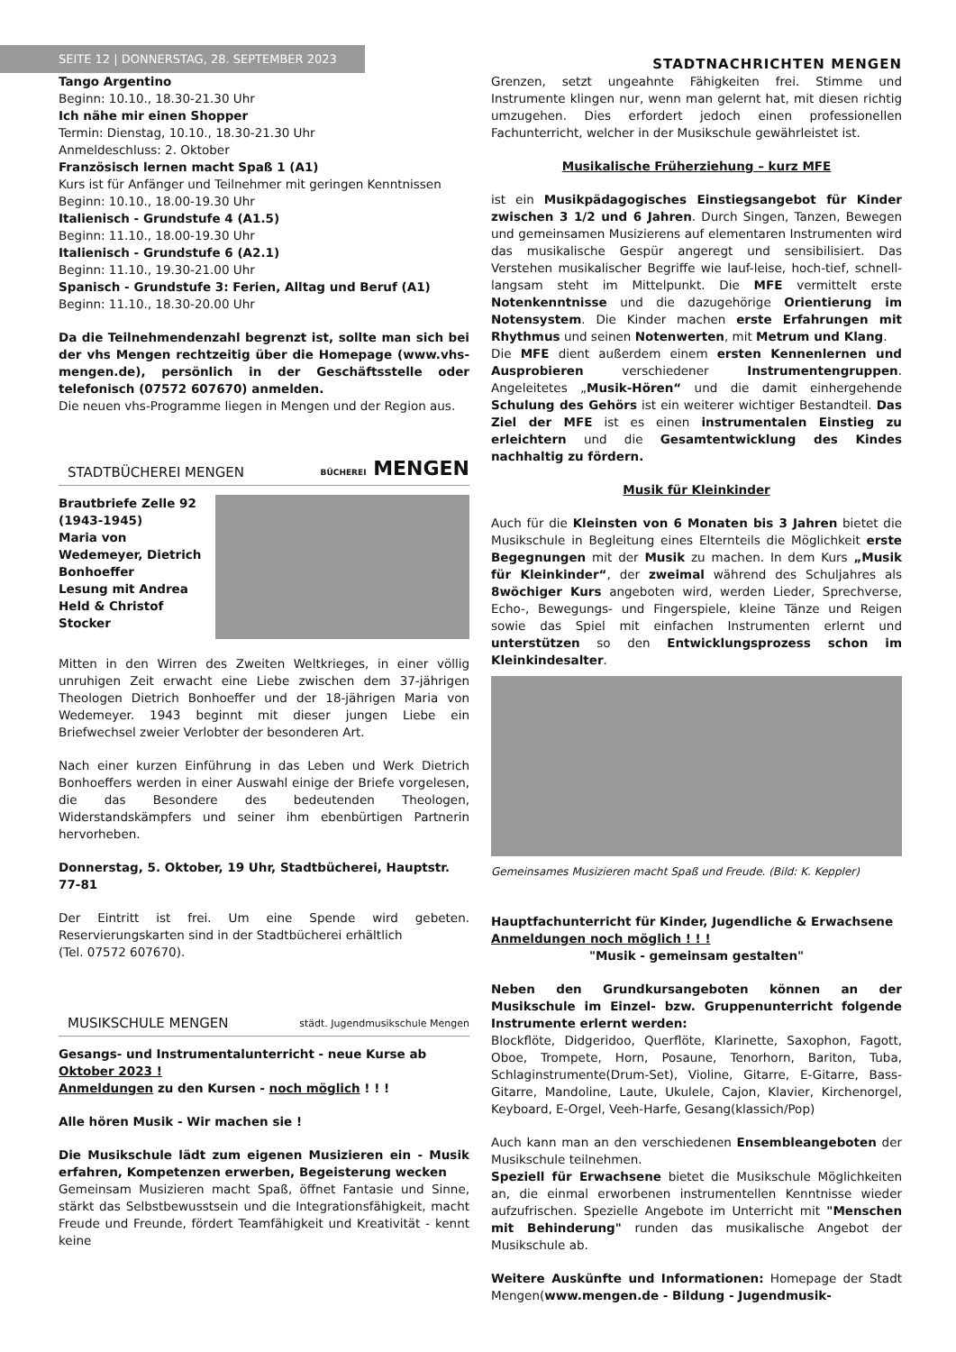SEITE 12 | DONNERSTAG, 28. SEPTEMBER 2023
STADTNACHRICHTEN MENGEN
Tango Argentino
Beginn: 10.10., 18.30-21.30 Uhr
Ich nähe mir einen Shopper
Termin: Dienstag, 10.10., 18.30-21.30 Uhr
Anmeldeschluss: 2. Oktober
Französisch lernen macht Spaß 1 (A1)
Kurs ist für Anfänger und Teilnehmer mit geringen Kenntnissen
Beginn: 10.10., 18.00-19.30 Uhr
Italienisch - Grundstufe 4 (A1.5)
Beginn: 11.10., 18.00-19.30 Uhr
Italienisch - Grundstufe 6 (A2.1)
Beginn: 11.10., 19.30-21.00 Uhr
Spanisch - Grundstufe 3: Ferien, Alltag und Beruf (A1)
Beginn: 11.10., 18.30-20.00 Uhr
Da die Teilnehmendenzahl begrenzt ist, sollte man sich bei der vhs Mengen rechtzeitig über die Homepage (www.vhs-mengen.de), persönlich in der Geschäftsstelle oder telefonisch (07572 607670) anmelden.
Die neuen vhs-Programme liegen in Mengen und der Region aus.
STADTBÜCHEREI MENGEN BÜCHEREI MENGEN
Brautbriefe Zelle 92 (1943-1945)
Maria von Wedemeyer, Dietrich Bonhoeffer
Lesung mit Andrea Held & Christof Stocker
Mitten in den Wirren des Zweiten Weltkrieges, in einer völlig unruhigen Zeit erwacht eine Liebe zwischen dem 37-jährigen Theologen Dietrich Bonhoeffer und der 18-jährigen Maria von Wedemeyer. 1943 beginnt mit dieser jungen Liebe ein Briefwechsel zweier Verlobter der besonderen Art.
Nach einer kurzen Einführung in das Leben und Werk Dietrich Bonhoeffers werden in einer Auswahl einige der Briefe vorgelesen, die das Besondere des bedeutenden Theologen, Widerstandskämpfers und seiner ihm ebenbürtigen Partnerin hervorheben.
Donnerstag, 5. Oktober, 19 Uhr, Stadtbücherei, Hauptstr. 77-81
Der Eintritt ist frei. Um eine Spende wird gebeten. Reservierungskarten sind in der Stadtbücherei erhältlich
(Tel. 07572 607670).
MUSIKSCHULE MENGEN städt. Jugendmusikschule Mengen
Gesangs- und Instrumentalunterricht - neue Kurse ab Oktober 2023 !
Anmeldungen zu den Kursen - noch möglich ! ! !
Alle hören Musik - Wir machen sie !
Die Musikschule lädt zum eigenen Musizieren ein - Musik erfahren, Kompetenzen erwerben, Begeisterung wecken
Gemeinsam Musizieren macht Spaß, öffnet Fantasie und Sinne, stärkt das Selbstbewusstsein und die Integrationsfähigkeit, macht Freude und Freunde, fördert Teamfähigkeit und Kreativität - kennt keine
Grenzen, setzt ungeahnte Fähigkeiten frei. Stimme und Instrumente klingen nur, wenn man gelernt hat, mit diesen richtig umzugehen. Dies erfordert jedoch einen professionellen Fachunterricht, welcher in der Musikschule gewährleistet ist.
Musikalische Früherziehung – kurz MFE
ist ein Musikpädagogisches Einstiegsangebot für Kinder zwischen 3 1/2 und 6 Jahren. Durch Singen, Tanzen, Bewegen und gemeinsamen Musizierens auf elementaren Instrumenten wird das musikalische Gespür angeregt und sensibilisiert. Das Verstehen musikalischer Begriffe wie lauf-leise, hoch-tief, schnell-langsam steht im Mittelpunkt. Die MFE vermittelt erste Notenkenntnisse und die dazugehörige Orientierung im Notensystem. Die Kinder machen erste Erfahrungen mit Rhythmus und seinen Notenwerten, mit Metrum und Klang.
Die MFE dient außerdem einem ersten Kennenlernen und Ausprobieren verschiedener Instrumentengruppen. Angeleitetes „Musik-Hören“ und die damit einhergehende Schulung des Gehörs ist ein weiterer wichtiger Bestandteil. Das Ziel der MFE ist es einen instrumentalen Einstieg zu erleichtern und die Gesamtentwicklung des Kindes nachhaltig zu fördern.
Musik für Kleinkinder
Auch für die Kleinsten von 6 Monaten bis 3 Jahren bietet die Musikschule in Begleitung eines Elternteils die Möglichkeit erste Begegnungen mit der Musik zu machen. In dem Kurs „Musik für Kleinkinder“, der zweimal während des Schuljahres als 8wöchiger Kurs angeboten wird, werden Lieder, Sprechverse, Echo-, Bewegungs- und Fingerspiele, kleine Tänze und Reigen sowie das Spiel mit einfachen Instrumenten erlernt und unterstützen so den Entwicklungsprozess schon im Kleinkindesalter.
Gemeinsames Musizieren macht Spaß und Freude. (Bild: K. Keppler)
Hauptfachunterricht für Kinder, Jugendliche & Erwachsene
Anmeldungen noch möglich ! ! !
"Musik - gemeinsam gestalten"
Neben den Grundkursangeboten können an der Musikschule im Einzel- bzw. Gruppenunterricht folgende Instrumente erlernt werden:
Blockflöte, Didgeridoo, Querflöte, Klarinette, Saxophon, Fagott, Oboe, Trompete, Horn, Posaune, Tenorhorn, Bariton, Tuba, Schlaginstrumente(Drum-Set), Violine, Gitarre, E-Gitarre, Bass-Gitarre, Mandoline, Laute, Ukulele, Cajon, Klavier, Kirchenorgel, Keyboard, E-Orgel, Veeh-Harfe, Gesang(klassich/Pop)
Auch kann man an den verschiedenen Ensembleangeboten der Musikschule teilnehmen.
Speziell für Erwachsene bietet die Musikschule Möglichkeiten an, die einmal erworbenen instrumentellen Kenntnisse wieder aufzufrischen. Spezielle Angebote im Unterricht mit "Menschen mit Behinderung" runden das musikalische Angebot der Musikschule ab.
Weitere Auskünfte und Informationen: Homepage der Stadt Mengen(www.mengen.de - Bildung - Jugendmusik-